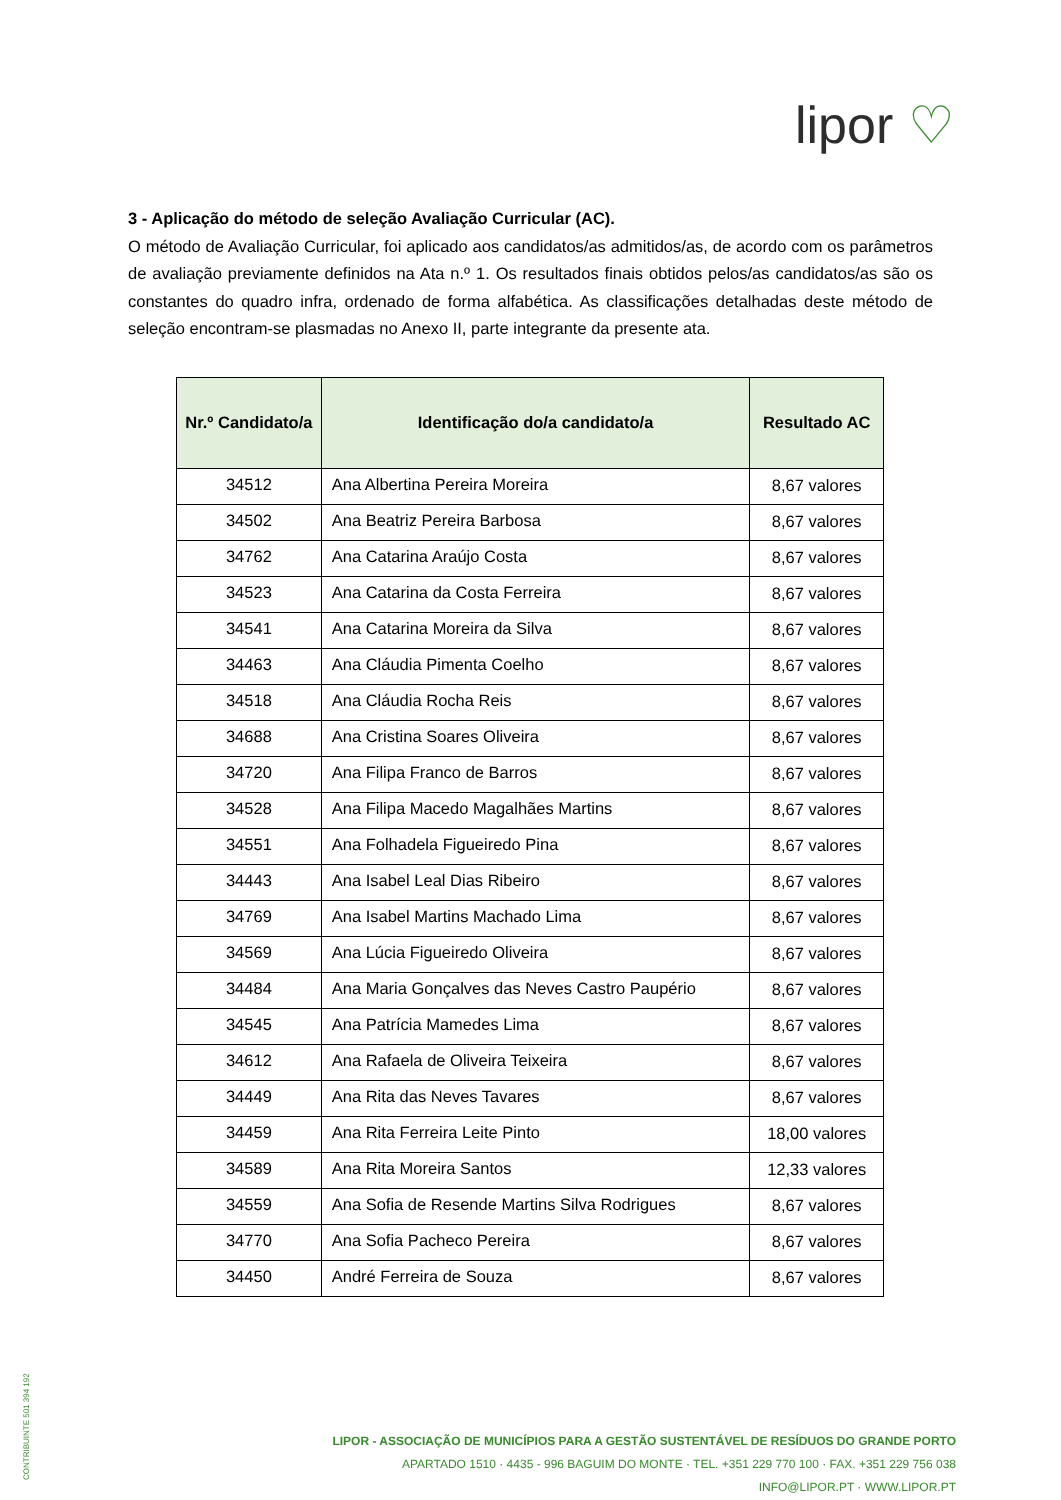lipor ♡
3 - Aplicação do método de seleção Avaliação Curricular (AC).
O método de Avaliação Curricular, foi aplicado aos candidatos/as admitidos/as, de acordo com os parâmetros de avaliação previamente definidos na Ata n.º 1. Os resultados finais obtidos pelos/as candidatos/as são os constantes do quadro infra, ordenado de forma alfabética. As classificações detalhadas deste método de seleção encontram-se plasmadas no Anexo II, parte integrante da presente ata.
| Nr.º Candidato/a | Identificação do/a candidato/a | Resultado AC |
| --- | --- | --- |
| 34512 | Ana Albertina Pereira Moreira | 8,67 valores |
| 34502 | Ana Beatriz Pereira Barbosa | 8,67 valores |
| 34762 | Ana Catarina Araújo Costa | 8,67 valores |
| 34523 | Ana Catarina da Costa Ferreira | 8,67 valores |
| 34541 | Ana Catarina Moreira da Silva | 8,67 valores |
| 34463 | Ana Cláudia Pimenta Coelho | 8,67 valores |
| 34518 | Ana Cláudia Rocha Reis | 8,67 valores |
| 34688 | Ana Cristina Soares Oliveira | 8,67 valores |
| 34720 | Ana Filipa Franco de Barros | 8,67 valores |
| 34528 | Ana Filipa Macedo Magalhães Martins | 8,67 valores |
| 34551 | Ana Folhadela Figueiredo Pina | 8,67 valores |
| 34443 | Ana Isabel Leal Dias Ribeiro | 8,67 valores |
| 34769 | Ana Isabel Martins Machado Lima | 8,67 valores |
| 34569 | Ana Lúcia Figueiredo Oliveira | 8,67 valores |
| 34484 | Ana Maria Gonçalves das Neves Castro Paupério | 8,67 valores |
| 34545 | Ana Patrícia Mamedes Lima | 8,67 valores |
| 34612 | Ana Rafaela de Oliveira Teixeira | 8,67 valores |
| 34449 | Ana Rita das Neves Tavares | 8,67 valores |
| 34459 | Ana Rita Ferreira Leite Pinto | 18,00 valores |
| 34589 | Ana Rita Moreira Santos | 12,33 valores |
| 34559 | Ana Sofia de Resende Martins Silva Rodrigues | 8,67 valores |
| 34770 | Ana Sofia Pacheco Pereira | 8,67 valores |
| 34450 | André Ferreira de Souza | 8,67 valores |
CONTRIBUINTE 501 394 192
LIPOR - ASSOCIAÇÃO DE MUNICÍPIOS PARA A GESTÃO SUSTENTÁVEL DE RESÍDUOS DO GRANDE PORTO
APARTADO 1510 · 4435 - 996 BAGUIM DO MONTE · TEL. +351 229 770 100 · FAX. +351 229 756 038
INFO@LIPOR.PT · WWW.LIPOR.PT